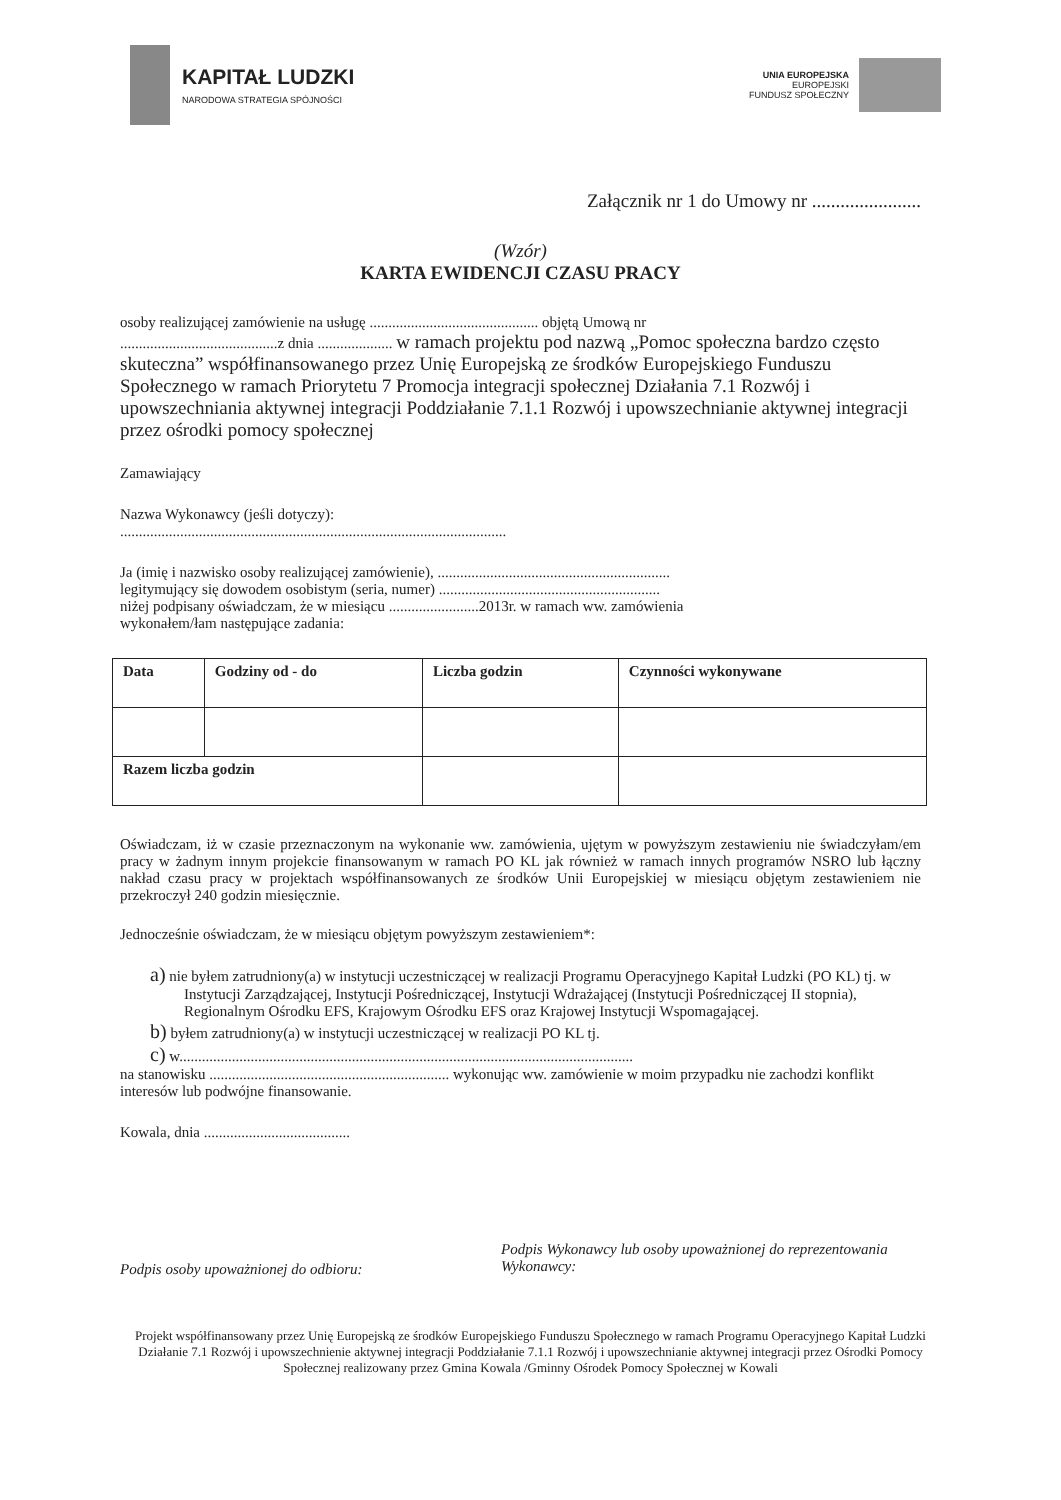KAPITAŁ LUDZKI
NARODOWA STRATEGIA SPÓJNOŚCI
UNIA EUROPEJSKA
EUROPEJSKI
FUNDUSZ SPOŁECZNY
Załącznik nr 1 do Umowy nr .......................
(Wzór)
KARTA EWIDENCJI CZASU PRACY
osoby realizującej zamówienie na usługę ............................................. objętą Umową nr
..........................................z dnia .................... w ramach projektu pod nazwą „Pomoc społeczna bardzo często skuteczna” współfinansowanego przez Unię Europejską ze środków Europejskiego Funduszu Społecznego w ramach Priorytetu 7 Promocja integracji społecznej Działania 7.1 Rozwój i upowszechniania aktywnej integracji Poddziałanie 7.1.1 Rozwój i upowszechnianie aktywnej integracji przez ośrodki pomocy społecznej
Zamawiający
Nazwa Wykonawcy (jeśli dotyczy):
.......................................................................................................
Ja (imię i nazwisko osoby realizującej zamówienie), ..............................................................
legitymujący się dowodem osobistym (seria, numer) ...........................................................
niżej podpisany oświadczam, że w miesiącu ........................2013r. w ramach ww. zamówienia
wykonałem/łam następujące zadania:
| Data | Godziny od - do | Liczba godzin | Czynności wykonywane |
| --- | --- | --- | --- |
| Razem liczba godzin | | | |
Oświadczam, iż w czasie przeznaczonym na wykonanie ww. zamówienia, ujętym w powyższym zestawieniu nie świadczyłam/em pracy w żadnym innym projekcie finansowanym w ramach PO KL jak również w ramach innych programów NSRO lub łączny nakład czasu pracy w projektach współfinansowanych ze środków Unii Europejskiej w miesiącu objętym zestawieniem nie przekroczył 240 godzin miesięcznie.
Jednocześnie oświadczam, że w miesiącu objętym powyższym zestawieniem*:
a) nie byłem zatrudniony(a) w instytucji uczestniczącej w realizacji Programu Operacyjnego Kapitał Ludzki (PO KL) tj. w Instytucji Zarządzającej, Instytucji Pośredniczącej, Instytucji Wdrażającej (Instytucji Pośredniczącej II stopnia), Regionalnym Ośrodku EFS, Krajowym Ośrodku EFS oraz Krajowej Instytucji Wspomagającej.
b) byłem zatrudniony(a) w instytucji uczestniczącej w realizacji PO KL tj.
c) w.........................................................................................................................
na stanowisku ................................................................ wykonując ww. zamówienie w moim przypadku nie zachodzi konflikt interesów lub podwójne finansowanie.
Kowala, dnia .......................................
Podpis osoby upoważnionej do odbioru:
Podpis Wykonawcy lub osoby upoważnionej do reprezentowania Wykonawcy:
Projekt współfinansowany przez Unię Europejską ze środków Europejskiego Funduszu Społecznego w ramach Programu Operacyjnego Kapitał Ludzki Działanie 7.1 Rozwój i upowszechnienie aktywnej integracji Poddziałanie 7.1.1 Rozwój i upowszechnianie aktywnej integracji przez Ośrodki Pomocy Społecznej realizowany przez Gmina Kowala /Gminny Ośrodek Pomocy Społecznej w Kowali